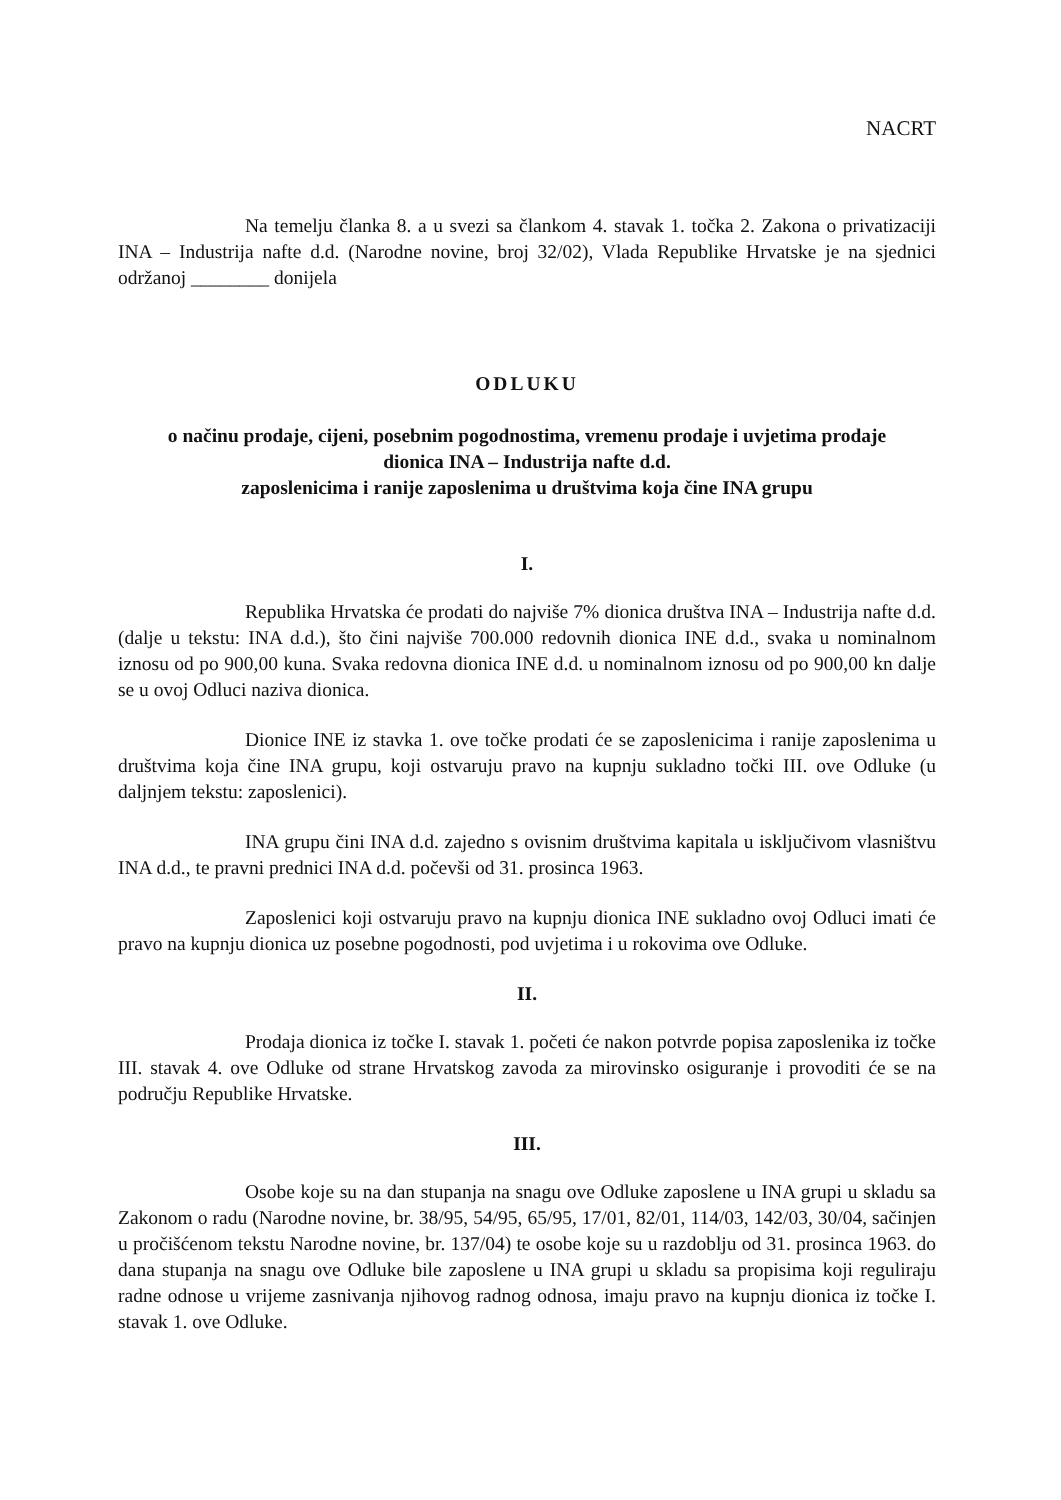NACRT
Na temelju članka 8. a u svezi sa člankom 4. stavak 1. točka 2. Zakona o privatizaciji INA – Industrija nafte d.d. (Narodne novine, broj 32/02), Vlada Republike Hrvatske je na sjednici održanoj ________ donijela
ODLUKU
o načinu prodaje, cijeni, posebnim pogodnostima, vremenu prodaje i uvjetima prodaje
dionica INA – Industrija nafte d.d.
zaposlenicima i ranije zaposlenima u društvima koja čine INA grupu
I.
Republika Hrvatska će prodati do najviše 7% dionica društva INA – Industrija nafte d.d. (dalje u tekstu: INA d.d.), što čini najviše 700.000 redovnih dionica INE d.d., svaka u nominalnom iznosu od po 900,00 kuna. Svaka redovna dionica INE d.d. u nominalnom iznosu od po 900,00 kn dalje se u ovoj Odluci naziva dionica.
Dionice INE iz stavka 1. ove točke prodati će se zaposlenicima i ranije zaposlenima u društvima koja čine INA grupu, koji ostvaruju pravo na kupnju sukladno točki III. ove Odluke (u daljnjem tekstu: zaposlenici).
INA grupu čini INA d.d. zajedno s ovisnim društvima kapitala u isključivom vlasništvu INA d.d., te pravni prednici INA d.d. počevši od 31. prosinca 1963.
Zaposlenici koji ostvaruju pravo na kupnju dionica INE sukladno ovoj Odluci imati će pravo na kupnju dionica uz posebne pogodnosti, pod uvjetima i u rokovima ove Odluke.
II.
Prodaja dionica iz točke I. stavak 1. početi će nakon potvrde popisa zaposlenika iz točke III. stavak 4. ove Odluke od strane Hrvatskog zavoda za mirovinsko osiguranje i provoditi će se na području Republike Hrvatske.
III.
Osobe koje su na dan stupanja na snagu ove Odluke zaposlene u INA grupi u skladu sa Zakonom o radu (Narodne novine, br. 38/95, 54/95, 65/95, 17/01, 82/01, 114/03, 142/03, 30/04, sačinjen u pročišćenom tekstu Narodne novine, br. 137/04) te osobe koje su u razdoblju od 31. prosinca 1963. do dana stupanja na snagu ove Odluke bile zaposlene u INA grupi u skladu sa propisima koji reguliraju radne odnose u vrijeme zasnivanja njihovog radnog odnosa, imaju pravo na kupnju dionica iz točke I. stavak 1. ove Odluke.